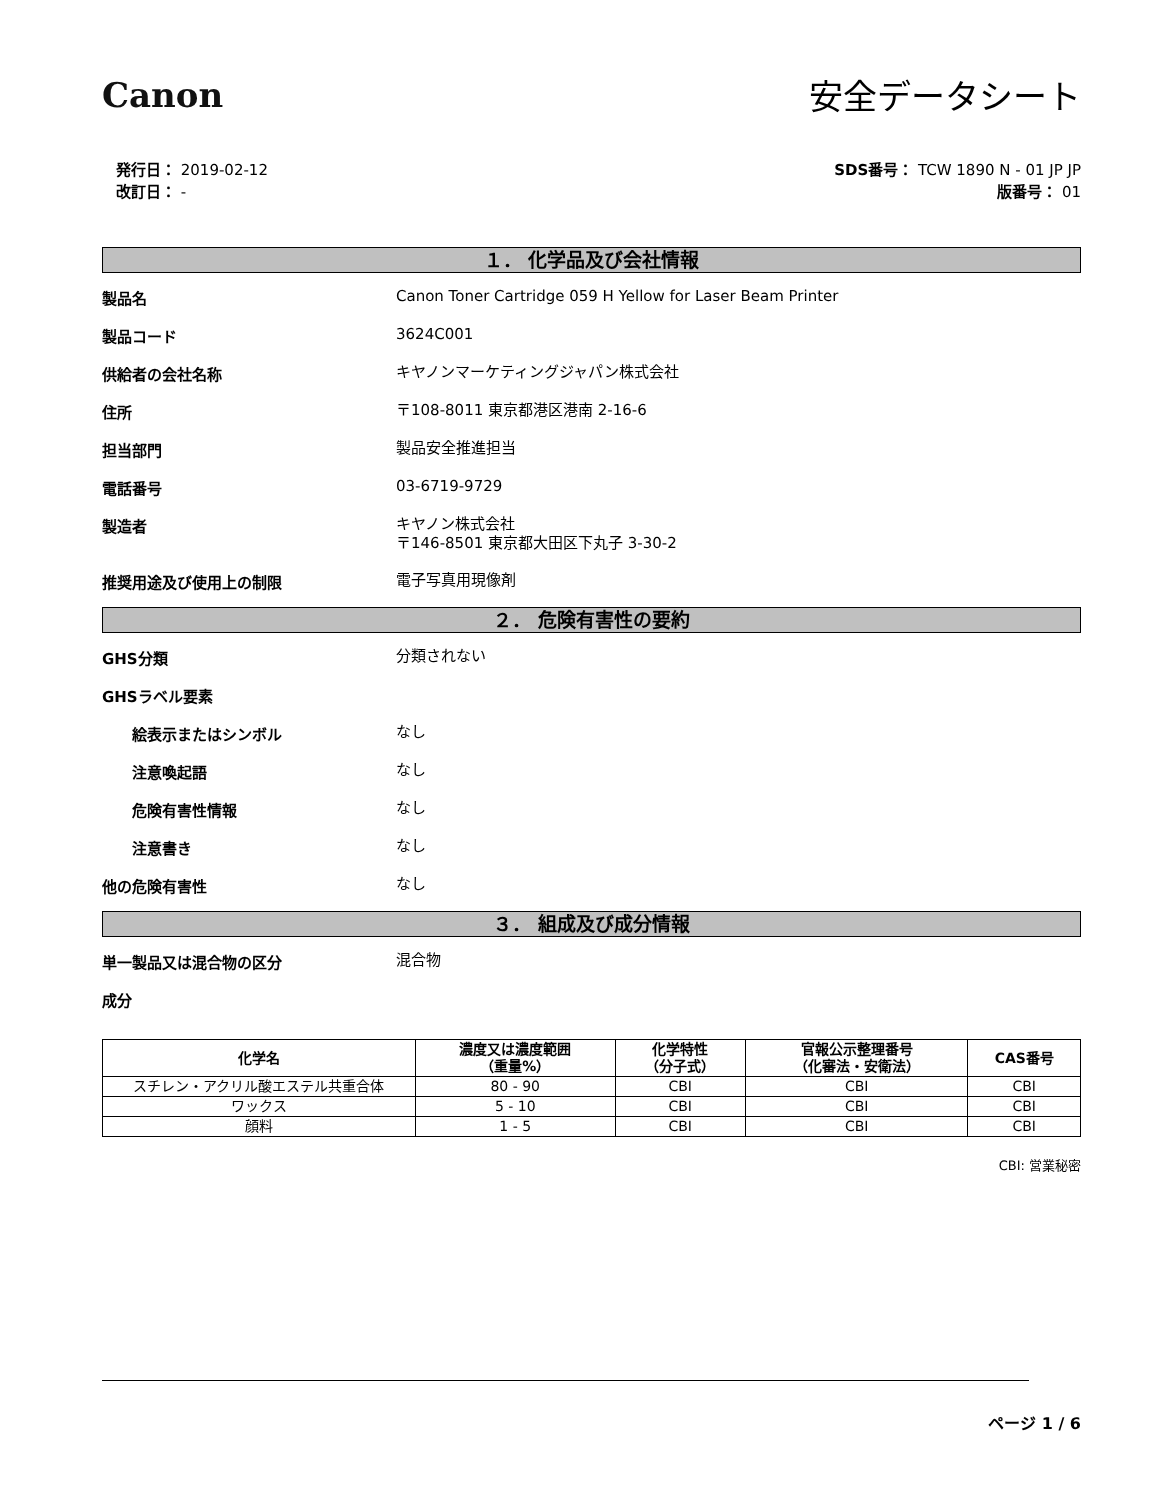Canon 安全データシート
発行日： 2019-02-12
改訂日： -
SDS番号： TCW 1890 N - 01 JP JP
版番号： 01
１． 化学品及び会社情報
製品名
Canon Toner Cartridge 059 H Yellow for Laser Beam Printer
製品コード
3624C001
供給者の会社名称
キヤノンマーケティングジャパン株式会社
住所
〒108-8011 東京都港区港南 2-16-6
担当部門
製品安全推進担当
電話番号
03-6719-9729
製造者
キヤノン株式会社
〒146-8501 東京都大田区下丸子 3-30-2
推奨用途及び使用上の制限
電子写真用現像剤
２． 危険有害性の要約
GHS分類
分類されない
GHSラベル要素
絵表示またはシンボル
なし
注意喚起語
なし
危険有害性情報
なし
注意書き
なし
他の危険有害性
なし
３． 組成及び成分情報
単一製品又は混合物の区分
混合物
成分
| 化学名 | 濃度又は濃度範囲 （重量%） | 化学特性 （分子式） | 官報公示整理番号 （化審法・安衛法） | CAS番号 |
| --- | --- | --- | --- | --- |
| スチレン・アクリル酸エステル共重合体 | 80 - 90 | CBI | CBI | CBI |
| ワックス | 5 - 10 | CBI | CBI | CBI |
| 顔料 | 1 - 5 | CBI | CBI | CBI |
CBI: 営業秘密
ページ 1 / 6